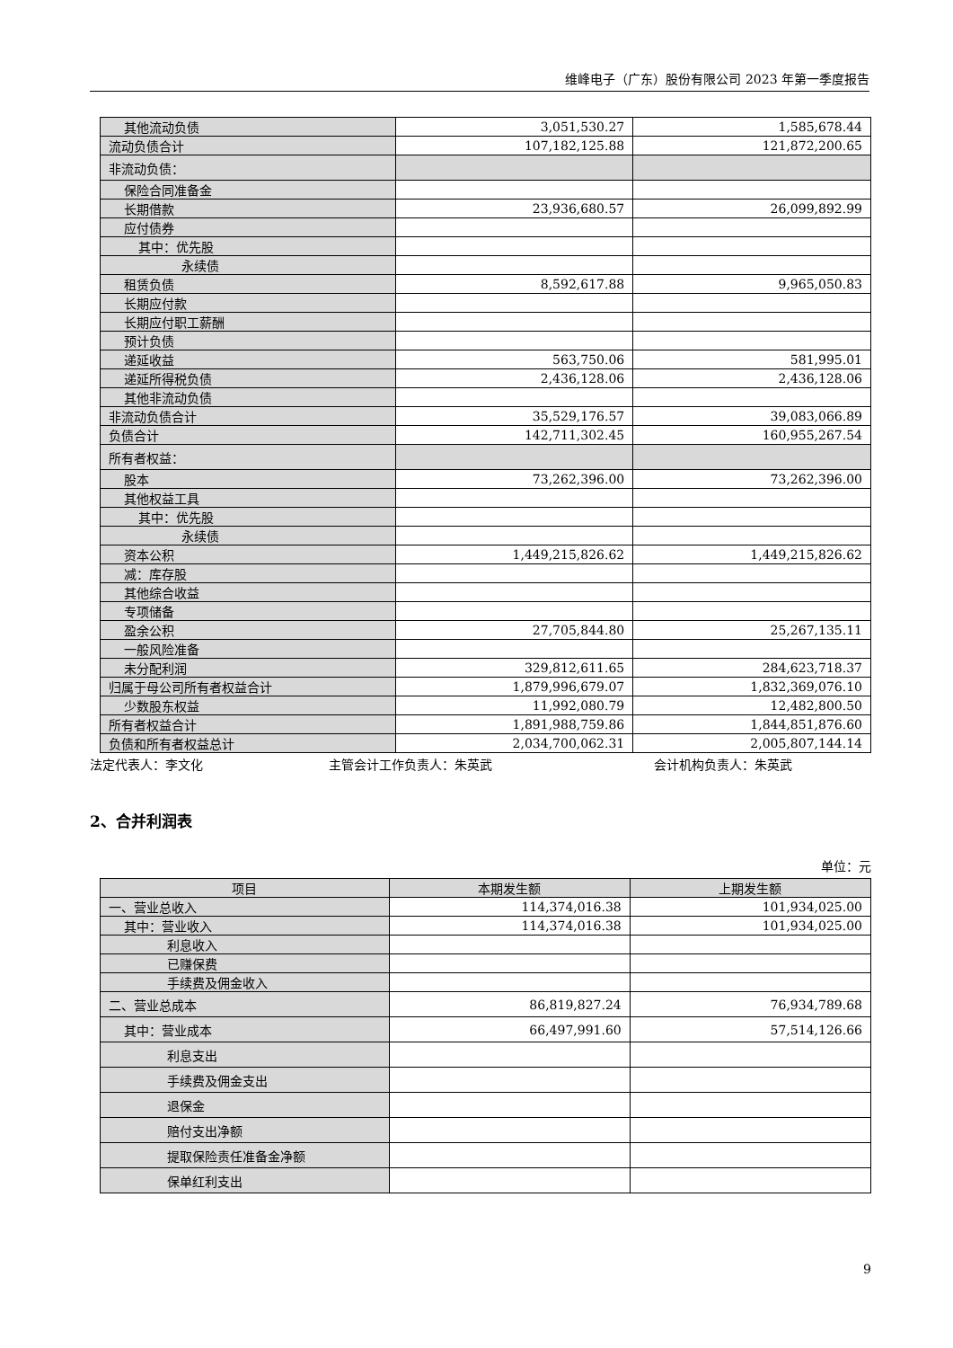维峰电子（广东）股份有限公司 2023 年第一季度报告
| 其他流动负债 | 3,051,530.27 | 1,585,678.44 |
| 流动负债合计 | 107,182,125.88 | 121,872,200.65 |
| 非流动负债： | | |
| 保险合同准备金 | | |
| 长期借款 | 23,936,680.57 | 26,099,892.99 |
| 应付债券 | | |
| 其中：优先股 | | |
| 永续债 | | |
| 租赁负债 | 8,592,617.88 | 9,965,050.83 |
| 长期应付款 | | |
| 长期应付职工薪酬 | | |
| 预计负债 | | |
| 递延收益 | 563,750.06 | 581,995.01 |
| 递延所得税负债 | 2,436,128.06 | 2,436,128.06 |
| 其他非流动负债 | | |
| 非流动负债合计 | 35,529,176.57 | 39,083,066.89 |
| 负债合计 | 142,711,302.45 | 160,955,267.54 |
| 所有者权益： | | |
| 股本 | 73,262,396.00 | 73,262,396.00 |
| 其他权益工具 | | |
| 其中：优先股 | | |
| 永续债 | | |
| 资本公积 | 1,449,215,826.62 | 1,449,215,826.62 |
| 减：库存股 | | |
| 其他综合收益 | | |
| 专项储备 | | |
| 盈余公积 | 27,705,844.80 | 25,267,135.11 |
| 一般风险准备 | | |
| 未分配利润 | 329,812,611.65 | 284,623,718.37 |
| 归属于母公司所有者权益合计 | 1,879,996,679.07 | 1,832,369,076.10 |
| 少数股东权益 | 11,992,080.79 | 12,482,800.50 |
| 所有者权益合计 | 1,891,988,759.86 | 1,844,851,876.60 |
| 负债和所有者权益总计 | 2,034,700,062.31 | 2,005,807,144.14 |
法定代表人：李文化 主管会计工作负责人：朱英武 会计机构负责人：朱英武
2、合并利润表
单位：元
| 项目 | 本期发生额 | 上期发生额 |
| --- | --- | --- |
| 一、营业总收入 | 114,374,016.38 | 101,934,025.00 |
| 其中：营业收入 | 114,374,016.38 | 101,934,025.00 |
| 利息收入 | | |
| 已赚保费 | | |
| 手续费及佣金收入 | | |
| 二、营业总成本 | 86,819,827.24 | 76,934,789.68 |
| 其中：营业成本 | 66,497,991.60 | 57,514,126.66 |
| 利息支出 | | |
| 手续费及佣金支出 | | |
| 退保金 | | |
| 赔付支出净额 | | |
| 提取保险责任准备金净额 | | |
| 保单红利支出 | | |
9